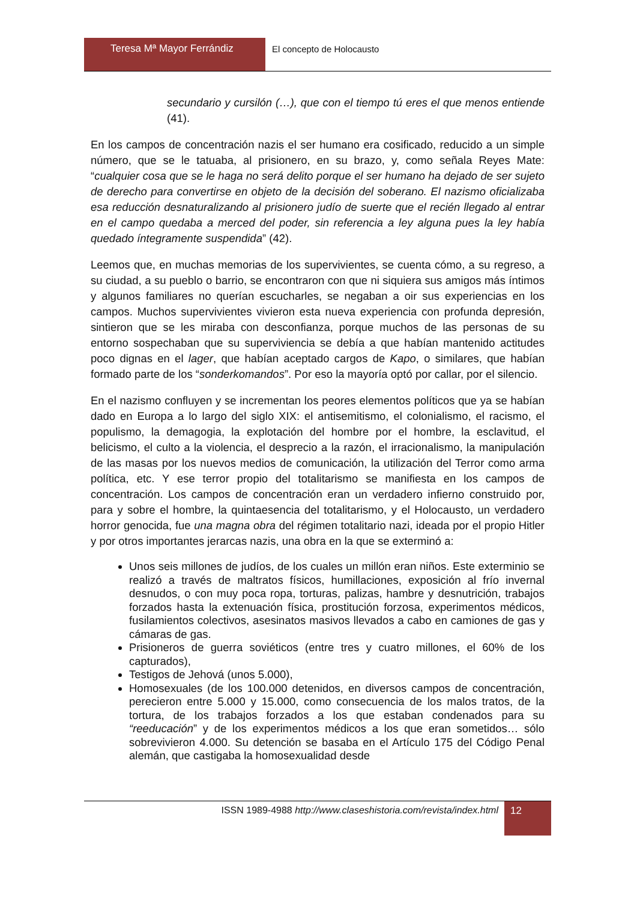Teresa Mª Mayor Ferrándiz El concepto de Holocausto
secundario y cursilón (…), que con el tiempo tú eres el que menos entiende (41).
En los campos de concentración nazis el ser humano era cosificado, reducido a un simple número, que se le tatuaba, al prisionero, en su brazo, y, como señala Reyes Mate: “cualquier cosa que se le haga no será delito porque el ser humano ha dejado de ser sujeto de derecho para convertirse en objeto de la decisión del soberano. El nazismo oficializaba esa reducción desnaturalizando al prisionero judío de suerte que el recién llegado al entrar en el campo quedaba a merced del poder, sin referencia a ley alguna pues la ley había quedado íntegramente suspendida” (42).
Leemos que, en muchas memorias de los supervivientes, se cuenta cómo, a su regreso, a su ciudad, a su pueblo o barrio, se encontraron con que ni siquiera sus amigos más íntimos y algunos familiares no querían escucharles, se negaban a oir sus experiencias en los campos. Muchos supervivientes vivieron esta nueva experiencia con profunda depresión, sintieron que se les miraba con desconfianza, porque muchos de las personas de su entorno sospechaban que su superviviencia se debía a que habían mantenido actitudes poco dignas en el lager, que habían aceptado cargos de Kapo, o similares, que habían formado parte de los “sonderkomandos”. Por eso la mayoría optó por callar, por el silencio.
En el nazismo confluyen y se incrementan los peores elementos políticos que ya se habían dado en Europa a lo largo del siglo XIX: el antisemitismo, el colonialismo, el racismo, el populismo, la demagogia, la explotación del hombre por el hombre, la esclavitud, el belicismo, el culto a la violencia, el desprecio a la razón, el irracionalismo, la manipulación de las masas por los nuevos medios de comunicación, la utilización del Terror como arma política, etc. Y ese terror propio del totalitarismo se manifiesta en los campos de concentración. Los campos de concentración eran un verdadero infierno construido por, para y sobre el hombre, la quintaesencia del totalitarismo, y el Holocausto, un verdadero horror genocida, fue una magna obra del régimen totalitario nazi, ideada por el propio Hitler y por otros importantes jerarcas nazis, una obra en la que se exterminó a:
Unos seis millones de judíos, de los cuales un millón eran niños. Este exterminio se realizó a través de maltratos físicos, humillaciones, exposición al frío invernal desnudos, o con muy poca ropa, torturas, palizas, hambre y desnutrición, trabajos forzados hasta la extenuación física, prostitución forzosa, experimentos médicos, fusilamientos colectivos, asesinatos masivos llevados a cabo en camiones de gas y cámaras de gas.
Prisioneros de guerra soviéticos (entre tres y cuatro millones, el 60% de los capturados),
Testigos de Jehová (unos 5.000),
Homosexuales (de los 100.000 detenidos, en diversos campos de concentración, perecieron entre 5.000 y 15.000, como consecuencia de los malos tratos, de la tortura, de los trabajos forzados a los que estaban condenados para su “reeducación” y de los experimentos médicos a los que eran sometidos… sólo sobrevivieron 4.000. Su detención se basaba en el Artículo 175 del Código Penal alemán, que castigaba la homosexualidad desde
ISSN 1989-4988 http://www.claseshistoria.com/revista/index.html
12